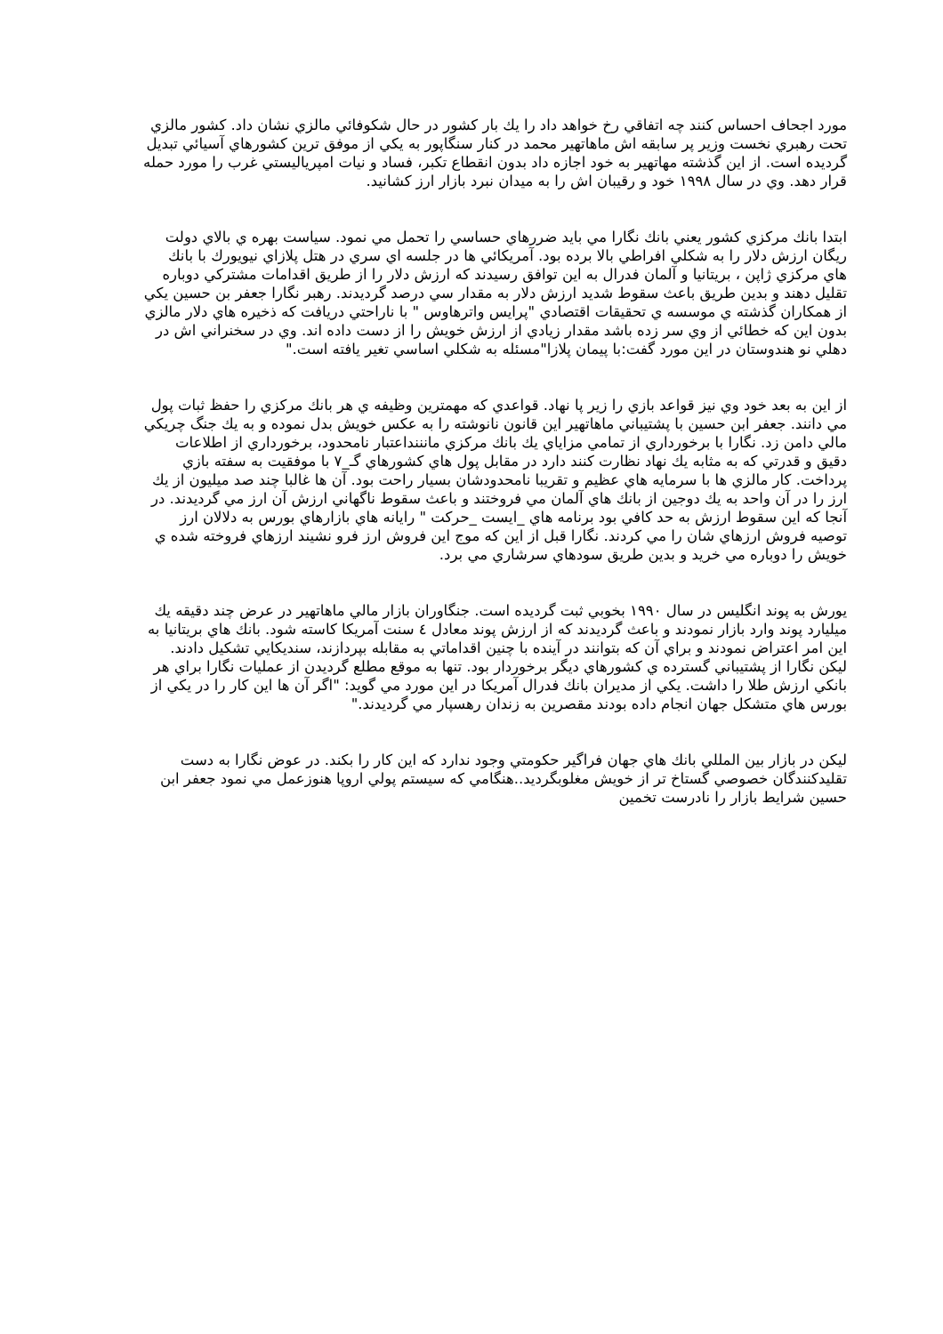مورد اجحاف احساس كنند چه اتفاقي رخ خواهد داد را يك بار كشور در حال شكوفائي مالزي نشان داد. كشور مالزي تحت رهبري نخست وزير پر سابقه اش ماهاتهير محمد در كنار سنگاپور به يكي از موفق ترين كشورهاي آسيائي تبديل گرديده است. از اين گذشته مهاتهير به خود اجازه داد بدون انقطاع تكبر، فساد و نيات امپرياليستي غرب را مورد حمله قرار دهد. وي در سال ١٩٩٨ خود و رقيبان اش را به ميدان نبرد بازار ارز كشانيد.
ابتدا بانك مركزي كشور يعني بانك نگارا مي بايد ضررهاي حساسي را تحمل مي نمود. سياست بهره ي بالاي دولت ريگان ارزش دلار را به شكلي افراطي بالا برده بود. آمريكائي ها در جلسه اي سري در هتل پلازاي نيويورك با بانك هاي مركزي ژاپن ، بريتانيا و آلمان فدرال به اين توافق رسيدند كه ارزش دلار را از طريق اقدامات مشتركي دوباره تقليل دهند و بدين طريق باعث سقوط شديد ارزش دلار به مقدار سي درصد گرديدند. رهبر نگارا جعفر بن حسين يكي از همكاران گذشته ي موسسه ي تحقيقات اقتصادي "پرايس واترهاوس " با ناراحتي دريافت كه ذخيره هاي دلار مالزي بدون اين كه خطائي از وي سر زده باشد مقدار زيادي از ارزش خويش را از دست داده اند. وي در سخنراني اش در دهلي نو هندوستان در اين مورد گفت:با پيمان پلازا"مسئله به شكلي اساسي تغير يافته است."
از اين به بعد خود وي نيز قواعد بازي را زير پا نهاد. قواعدي كه مهمترين وظيفه ي هر بانك مركزي را حفظ ثبات پول مي دانند. جعفر ابن حسين با پشتيباني ماهاتهير اين قانون نانوشته را به عكس خويش بدل نموده و به يك جنگ چريكي مالي دامن زد. نگارا با برخورداري از تمامي مزاياي يك بانك مركزي مانننداعتبار نامحدود، برخورداري از اطلاعات دقيق و قدرتي كه به مثابه يك نهاد نظارت كنند دارد در مقابل پول هاي كشورهاي گـ_٧ با موفقيت به سفته بازي پرداخت. كار مالزي ها با سرمايه هاي عظيم و تقريبا نامحدودشان بسيار راحت بود. آن ها غالبا چند صد ميليون از يك ارز را در آن واحد به يك دوجين از بانك هاي آلمان مي فروختند و باعث سقوط ناگهاني ارزش آن ارز مي گرديدند. در آنجا كه اين سقوط ارزش به حد كافي بود برنامه هاي _ايست _حركت " رايانه هاي بازارهاي بورس به دلالان ارز توصيه فروش ارزهاي شان را مي كردند. نگارا قبل از اين كه موج اين فروش ارز فرو نشيند ارزهاي فروخته شده ي خويش را دوباره مي خريد و بدين طريق سودهاي سرشاري مي برد.
يورش به پوند انگليس در سال ١٩٩٠ بخوبي ثبت گرديده است. جنگاوران بازار مالي ماهاتهير در عرض چند دقيقه يك ميليارد پوند وارد بازار نمودند و باعث گرديدند كه از ارزش پوند معادل ٤ سنت آمريكا كاسته شود. بانك هاي بريتانيا به اين امر اعتراض نمودند و براي آن كه بتوانند در آينده با چنين اقداماتي به مقابله بپردازند، سنديكايي تشكيل دادند. ليكن نگارا از پشتيباني گسترده ي كشورهاي ديگر برخوردار بود. تنها به موقع مطلع گرديدن از عمليات نگارا براي هر بانكي ارزش طلا را داشت. يكي از مديران بانك فدرال آمريكا در اين مورد مي گويد: "اگر آن ها اين كار را در يكي از بورس هاي متشكل جهان انجام داده بودند مقصرين به زندان رهسپار مي گرديدند."
ليكن در بازار بين المللي بانك هاي جهان فراگير حكومتي وجود ندارد كه اين كار را بكند. در عوض نگارا به دست تقليدكنندگان خصوصي گستاخ تر از خويش مغلوبگرديد..هنگامي كه سيستم پولي اروپا هنوزعمل مي نمود جعفر ابن حسين شرايط بازار را نادرست تخمين